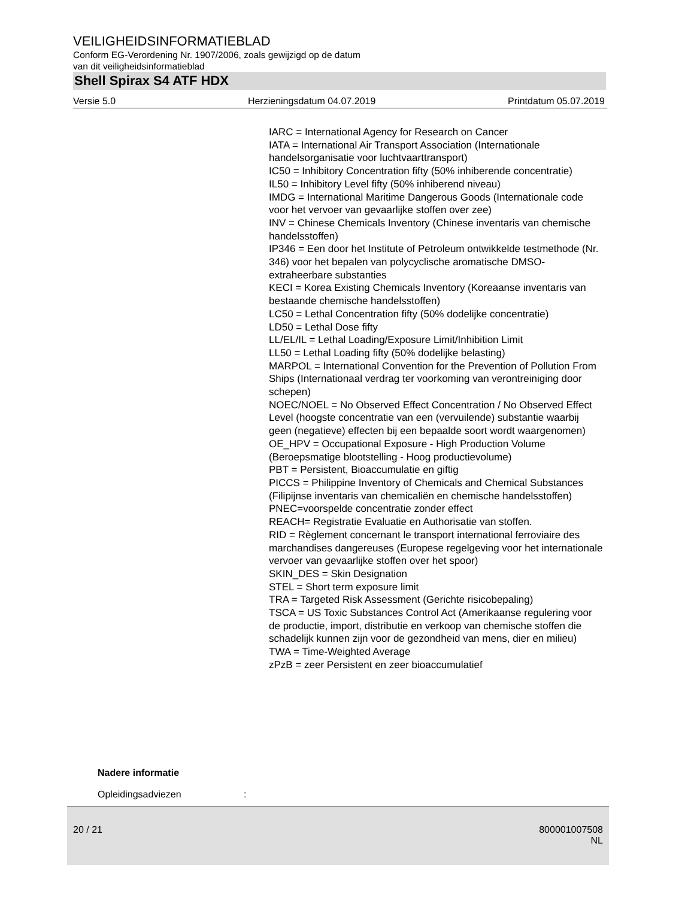VEILIGHEIDSINFORMATIEBLAD
Conform EG-Verordening Nr. 1907/2006, zoals gewijzigd op de datum
van dit veiligheidsinformatieblad
Shell Spirax S4 ATF HDX
Versie 5.0 Herzieningsdatum 04.07.2019 Printdatum 05.07.2019
IARC = International Agency for Research on Cancer
IATA = International Air Transport Association (Internationale handelsorganisatie voor luchtvaarttransport)
IC50 = Inhibitory Concentration fifty (50% inhiberende concentratie)
IL50 = Inhibitory Level fifty (50% inhiberend niveau)
IMDG = International Maritime Dangerous Goods (Internationale code voor het vervoer van gevaarlijke stoffen over zee)
INV = Chinese Chemicals Inventory (Chinese inventaris van chemische handelsstoffen)
IP346 = Een door het Institute of Petroleum ontwikkelde testmethode (Nr. 346) voor het bepalen van polycyclische aromatische DMSO-extraheerbare substanties
KECI = Korea Existing Chemicals Inventory (Koreaanse inventaris van bestaande chemische handelsstoffen)
LC50 = Lethal Concentration fifty (50% dodelijke concentratie)
LD50 = Lethal Dose fifty
LL/EL/IL = Lethal Loading/Exposure Limit/Inhibition Limit
LL50 = Lethal Loading fifty (50% dodelijke belasting)
MARPOL = International Convention for the Prevention of Pollution From Ships (Internationaal verdrag ter voorkoming van verontreiniging door schepen)
NOEC/NOEL = No Observed Effect Concentration / No Observed Effect Level (hoogste concentratie van een (vervuilende) substantie waarbij geen (negatieve) effecten bij een bepaalde soort wordt waargenomen)
OE_HPV = Occupational Exposure - High Production Volume (Beroepsmatige blootstelling - Hoog productievolume)
PBT = Persistent, Bioaccumulatie en giftig
PICCS = Philippine Inventory of Chemicals and Chemical Substances (Filipijnse inventaris van chemicaliën en chemische handelsstoffen)
PNEC=voorspelde concentratie zonder effect
REACH= Registratie Evaluatie en Authorisatie van stoffen.
RID = Règlement concernant le transport international ferroviaire des marchandises dangereuses (Europese regelgeving voor het internationale vervoer van gevaarlijke stoffen over het spoor)
SKIN_DES = Skin Designation
STEL = Short term exposure limit
TRA = Targeted Risk Assessment (Gerichte risicobepaling)
TSCA = US Toxic Substances Control Act (Amerikaanse regulering voor de productie, import, distributie en verkoop van chemische stoffen die schadelijk kunnen zijn voor de gezondheid van mens, dier en milieu)
TWA = Time-Weighted Average
zPzB = zeer Persistent en zeer bioaccumulatief
Nadere informatie
Opleidingsadviezen :
20 / 21 800001007508
NL